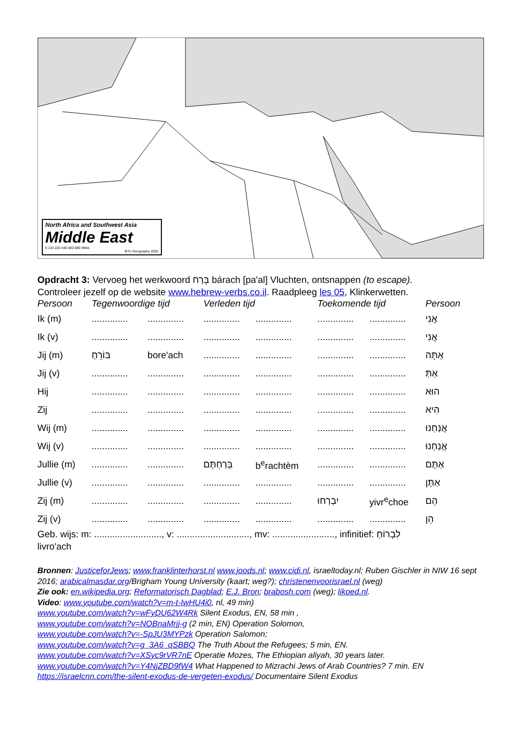North Africa and Southwest Asia
Middle East
0 110 220 440 660 880 Miles
BYU Geography 2002
Opdracht 3: Vervoeg het werkwoord בָּרַח bárach [pa'al] Vluchten, ontsnappen (to escape).
Controleer jezelf op de website www.hebrew-verbs.co.il. Raadpleeg les 05, Klinkerwetten.
| Persoon | Tegenwoordige tijd | | Verleden tijd | | Toekomende tijd | | Persoon |
| --- | --- | --- | --- | --- | --- | --- | --- |
| Ik (m) | .............. | .............. | .............. | .............. | .............. | .............. | אֲנִי |
| Ik (v) | .............. | .............. | .............. | .............. | .............. | .............. | אֲנִי |
| Jij (m) | בּוֹרֵחַ | bore'ach | .............. | .............. | .............. | .............. | אַתָּה |
| Jij (v) | .............. | .............. | .............. | .............. | .............. | .............. | אַתְּ |
| Hij | .............. | .............. | .............. | .............. | .............. | .............. | הוּא |
| Zij | .............. | .............. | .............. | .............. | .............. | .............. | הִיא |
| Wij (m) | .............. | .............. | .............. | .............. | .............. | .............. | אֲנַחְנוּ |
| Wij (v) | .............. | .............. | .............. | .............. | .............. | .............. | אֲנַחְנוּ |
| Jullie (m) | .............. | .............. | בְּרַחְתֶּם | b<sup>e</sup>rachtèm | .............. | .............. | אַתֶּם |
| Jullie (v) | .............. | .............. | .............. | .............. | .............. | .............. | אַתֶּן |
| Zij (m) | .............. | .............. | .............. | .............. | יִבְרְחוּ | yivr<sup>e</sup>choe | הֵם |
| Zij (v) | .............. | .............. | .............. | .............. | .............. | .............. | הֵן |
Geb. wijs: m: .........................., v: ............................, mv: ........................, infinitief: לִבְרוֹחַ
livro'ach
Bronnen: JusticeforJews; www.franklinterhorst.nl www.joods.nl; www.cidi.nl, israeltoday.nl; Ruben Gischler in NIW 16 sept 2016; arabicalmasdar.org/Brigham Young University (kaart; weg?); christenenvoorisrael.nl (weg)
Zie ook: en.wikipedia.org; Reformatorisch Dagblad; E.J. Bron; brabosh.com (weg); likoed.nl.
Video: www.youtube.com/watch?v=m-t-IwHU4i0, nl, 49 min)
www.youtube.com/watch?v=wFyDU62W4Rk Silent Exodus, EN, 58 min ,
www.youtube.com/watch?v=NOBnaMrjj-g (2 min, EN) Operation Solomon,
www.youtube.com/watch?v=-SpJU3MYPzk Operation Salomon;
www.youtube.com/watch?v=g_3A6_qSBBQ The Truth About the Refugees; 5 min, EN.
www.youtube.com/watch?v=XSyc9rVR7nE Operatie Mozes, The Ethiopian aliyah, 30 years later.
www.youtube.com/watch?v=Y4NjZBD9fW4 What Happened to Mizrachi Jews of Arab Countries? 7 min. EN
https://israelcnn.com/the-silent-exodus-de-vergeten-exodus/ Documentaire Silent Exodus